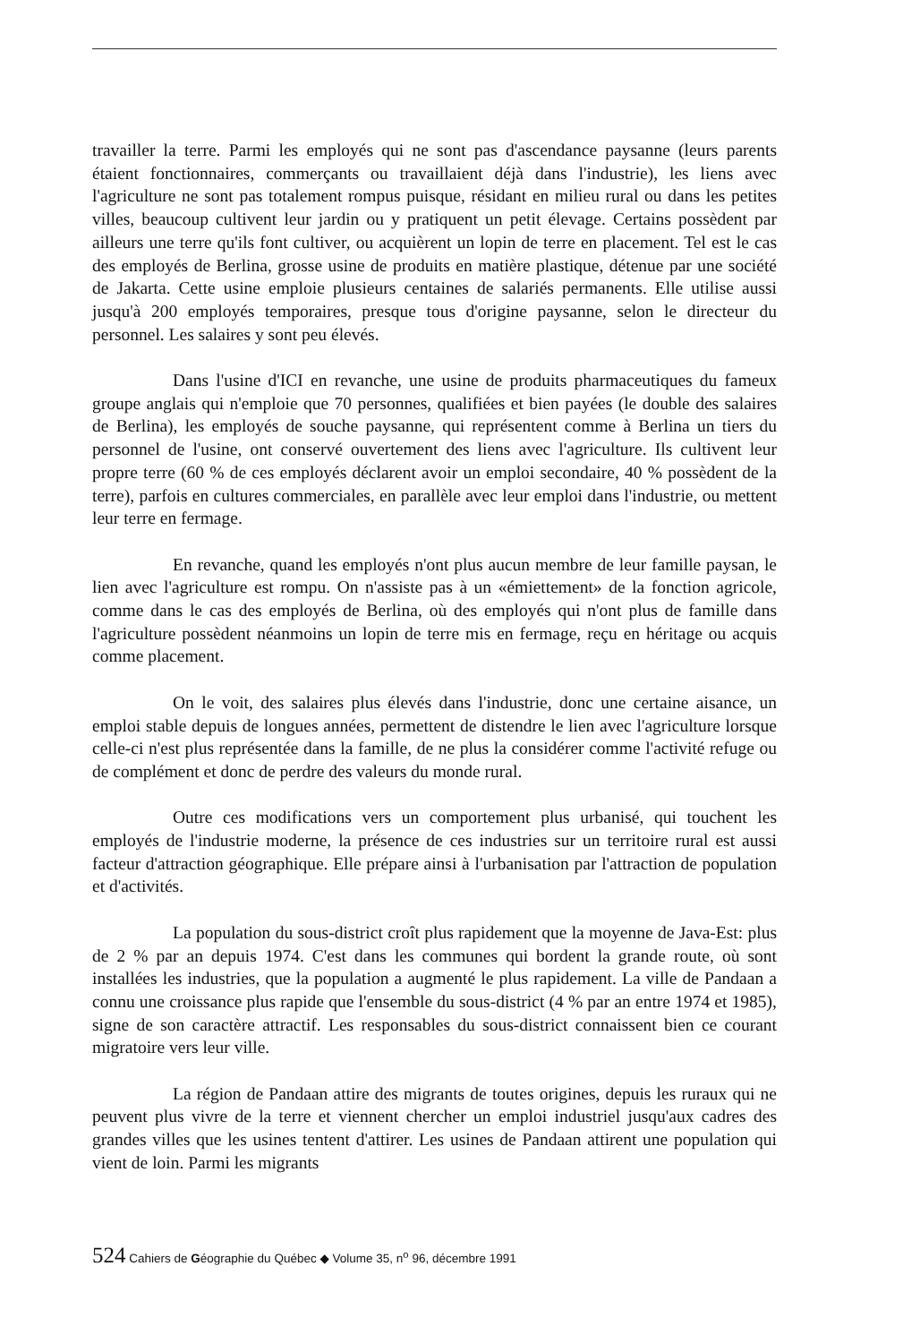travailler la terre. Parmi les employés qui ne sont pas d'ascendance paysanne (leurs parents étaient fonctionnaires, commerçants ou travaillaient déjà dans l'industrie), les liens avec l'agriculture ne sont pas totalement rompus puisque, résidant en milieu rural ou dans les petites villes, beaucoup cultivent leur jardin ou y pratiquent un petit élevage. Certains possèdent par ailleurs une terre qu'ils font cultiver, ou acquièrent un lopin de terre en placement. Tel est le cas des employés de Berlina, grosse usine de produits en matière plastique, détenue par une société de Jakarta. Cette usine emploie plusieurs centaines de salariés permanents. Elle utilise aussi jusqu'à 200 employés temporaires, presque tous d'origine paysanne, selon le directeur du personnel. Les salaires y sont peu élevés.
Dans l'usine d'ICI en revanche, une usine de produits pharmaceutiques du fameux groupe anglais qui n'emploie que 70 personnes, qualifiées et bien payées (le double des salaires de Berlina), les employés de souche paysanne, qui représentent comme à Berlina un tiers du personnel de l'usine, ont conservé ouvertement des liens avec l'agriculture. Ils cultivent leur propre terre (60 % de ces employés déclarent avoir un emploi secondaire, 40 % possèdent de la terre), parfois en cultures commerciales, en parallèle avec leur emploi dans l'industrie, ou mettent leur terre en fermage.
En revanche, quand les employés n'ont plus aucun membre de leur famille paysan, le lien avec l'agriculture est rompu. On n'assiste pas à un «émiettement» de la fonction agricole, comme dans le cas des employés de Berlina, où des employés qui n'ont plus de famille dans l'agriculture possèdent néanmoins un lopin de terre mis en fermage, reçu en héritage ou acquis comme placement.
On le voit, des salaires plus élevés dans l'industrie, donc une certaine aisance, un emploi stable depuis de longues années, permettent de distendre le lien avec l'agriculture lorsque celle-ci n'est plus représentée dans la famille, de ne plus la considérer comme l'activité refuge ou de complément et donc de perdre des valeurs du monde rural.
Outre ces modifications vers un comportement plus urbanisé, qui touchent les employés de l'industrie moderne, la présence de ces industries sur un territoire rural est aussi facteur d'attraction géographique. Elle prépare ainsi à l'urbanisation par l'attraction de population et d'activités.
La population du sous-district croît plus rapidement que la moyenne de Java-Est: plus de 2 % par an depuis 1974. C'est dans les communes qui bordent la grande route, où sont installées les industries, que la population a augmenté le plus rapidement. La ville de Pandaan a connu une croissance plus rapide que l'ensemble du sous-district (4 % par an entre 1974 et 1985), signe de son caractère attractif. Les responsables du sous-district connaissent bien ce courant migratoire vers leur ville.
La région de Pandaan attire des migrants de toutes origines, depuis les ruraux qui ne peuvent plus vivre de la terre et viennent chercher un emploi industriel jusqu'aux cadres des grandes villes que les usines tentent d'attirer. Les usines de Pandaan attirent une population qui vient de loin. Parmi les migrants
524 Cahiers de Géographie du Québec ◆ Volume 35, n<sup>o</sup> 96, décembre 1991